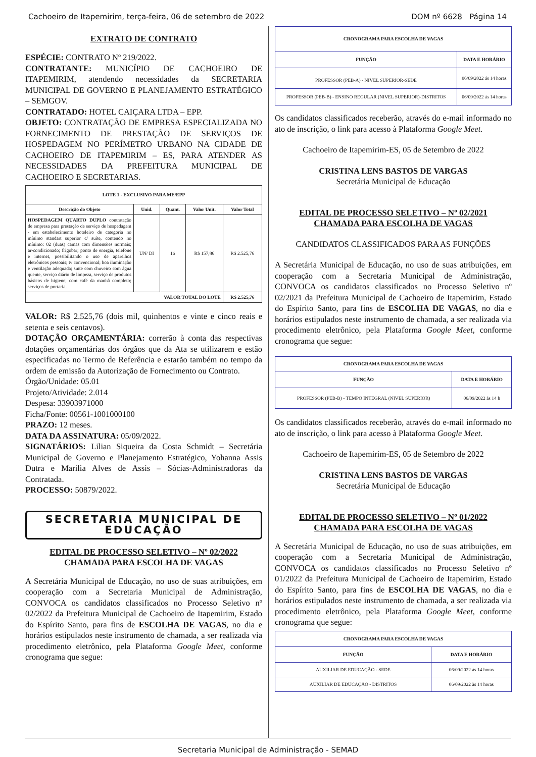Cachoeiro de Itapemirim, terça-feira, 06 de setembro de 2022 DOM nº 6628 Página 14
EXTRATO DE CONTRATO
ESPÉCIE: CONTRATO Nº 219/2022.
CONTRATANTE: MUNICÍPIO DE CACHOEIRO DE ITAPEMIRIM, atendendo necessidades da SECRETARIA MUNICIPAL DE GOVERNO E PLANEJAMENTO ESTRATÉGICO – SEMGOV.
CONTRATADO: HOTEL CAIÇARA LTDA – EPP.
OBJETO: CONTRATAÇÃO DE EMPRESA ESPECIALIZADA NO FORNECIMENTO DE PRESTAÇÃO DE SERVIÇOS DE HOSPEDAGEM NO PERÍMETRO URBANO NA CIDADE DE CACHOEIRO DE ITAPEMIRIM – ES, PARA ATENDER AS NECESSIDADES DA PREFEITURA MUNICIPAL DE CACHOEIRO E SECRETARIAS.
| LOTE 1 - EXCLUSIVO PARA ME/EPP | | | | |
| --- | --- | --- | --- | --- |
| Descrição do Objeto | Unid. | Quant. | Valor Unit. | Valor Total |
| HOSPEDAGEM QUARTO DUPLO contratação de empresa para prestação de serviço de hospedagem - em estabelecimento hoteleiro de categoria no mínimo standart superior c/ suíte, contendo no mínimo: 02 (duas) camas com dimensões normais; ar-condicionado; frigobar; ponto de energia, telefone e internet, possibilitando o uso de aparelhos eletrônicos pessoais; tv convencional; boa iluminação e ventilação adequada; suíte com chuveiro com água quente, serviço diário de limpeza, serviço de produtos básicos de higiene; com café da manhã completo; serviços de portaria. | UN/ DI | 16 | R$ 157,86 | R$ 2.525,76 |
| VALOR TOTAL DO LOTE | | | | R$ 2.525,76 |
VALOR: R$ 2.525,76 (dois mil, quinhentos e vinte e cinco reais e setenta e seis centavos).
DOTAÇÃO ORÇAMENTÁRIA: correrão à conta das respectivas dotações orçamentárias dos órgãos que da Ata se utilizarem e estão especificadas no Termo de Referência e estarão também no tempo da ordem de emissão da Autorização de Fornecimento ou Contrato.
Órgão/Unidade: 05.01
Projeto/Atividade: 2.014
Despesa: 33903971000
Ficha/Fonte: 00561-1001000100
PRAZO: 12 meses.
DATA DA ASSINATURA: 05/09/2022.
SIGNATÁRIOS: Lilian Siqueira da Costa Schmidt – Secretária Municipal de Governo e Planejamento Estratégico, Yohanna Assis Dutra e Marilia Alves de Assis – Sócias-Administradoras da Contratada.
PROCESSO: 50879/2022.
SECRETARIA MUNICIPAL DE EDUCAÇÃO
EDITAL DE PROCESSO SELETIVO – Nº 02/2022
CHAMADA PARA ESCOLHA DE VAGAS
A Secretária Municipal de Educação, no uso de suas atribuições, em cooperação com a Secretaria Municipal de Administração, CONVOCA os candidatos classificados no Processo Seletivo nº 02/2022 da Prefeitura Municipal de Cachoeiro de Itapemirim, Estado do Espírito Santo, para fins de ESCOLHA DE VAGAS, no dia e horários estipulados neste instrumento de chamada, a ser realizada via procedimento eletrônico, pela Plataforma Google Meet, conforme cronograma que segue:
| CRONOGRAMA PARA ESCOLHA DE VAGAS | |
| --- | --- |
| FUNÇÃO | DATA E HORÁRIO |
| PROFESSOR (PEB-A) - NIVEL SUPERIOR-SEDE | 06/09/2022 ás 14 horas |
| PROFESSOR (PEB-B) - ENSINO REGULAR (NIVEL SUPERIOR)-DISTRITOS | 06/09/2022 ás 14 horas |
Os candidatos classificados receberão, através do e-mail informado no ato de inscrição, o link para acesso à Plataforma Google Meet.
Cachoeiro de Itapemirim-ES, 05 de Setembro de 2022
CRISTINA LENS BASTOS DE VARGAS
Secretária Municipal de Educação
EDITAL DE PROCESSO SELETIVO – Nº 02/2021
CHAMADA PARA ESCOLHA DE VAGAS
CANDIDATOS CLASSIFICADOS PARA AS FUNÇÕES
A Secretária Municipal de Educação, no uso de suas atribuições, em cooperação com a Secretaria Municipal de Administração, CONVOCA os candidatos classificados no Processo Seletivo nº 02/2021 da Prefeitura Municipal de Cachoeiro de Itapemirim, Estado do Espírito Santo, para fins de ESCOLHA DE VAGAS, no dia e horários estipulados neste instrumento de chamada, a ser realizada via procedimento eletrônico, pela Plataforma Google Meet, conforme cronograma que segue:
| CRONOGRAMA PARA ESCOLHA DE VAGAS | |
| --- | --- |
| FUNÇÃO | DATA E HORÁRIO |
| PROFESSOR (PEB-B) - TEMPO INTEGRAL (NIVEL SUPERIOR) | 06/09/2022 ás 14 h |
Os candidatos classificados receberão, através do e-mail informado no ato de inscrição, o link para acesso à Plataforma Google Meet.
Cachoeiro de Itapemirim-ES, 05 de Setembro de 2022
CRISTINA LENS BASTOS DE VARGAS
Secretária Municipal de Educação
EDITAL DE PROCESSO SELETIVO – Nº 01/2022
CHAMADA PARA ESCOLHA DE VAGAS
A Secretária Municipal de Educação, no uso de suas atribuições, em cooperação com a Secretaria Municipal de Administração, CONVOCA os candidatos classificados no Processo Seletivo nº 01/2022 da Prefeitura Municipal de Cachoeiro de Itapemirim, Estado do Espírito Santo, para fins de ESCOLHA DE VAGAS, no dia e horários estipulados neste instrumento de chamada, a ser realizada via procedimento eletrônico, pela Plataforma Google Meet, conforme cronograma que segue:
| CRONOGRAMA PARA ESCOLHA DE VAGAS | |
| --- | --- |
| FUNÇÃO | DATA E HORÁRIO |
| AUXILIAR DE EDUCAÇÃO - SEDE | 06/09/2022 às 14 horas |
| AUXILIAR DE EDUCAÇÃO - DISTRITOS | 06/09/2022 às 14 horas |
Secretaria Municipal de Administração - SEMAD